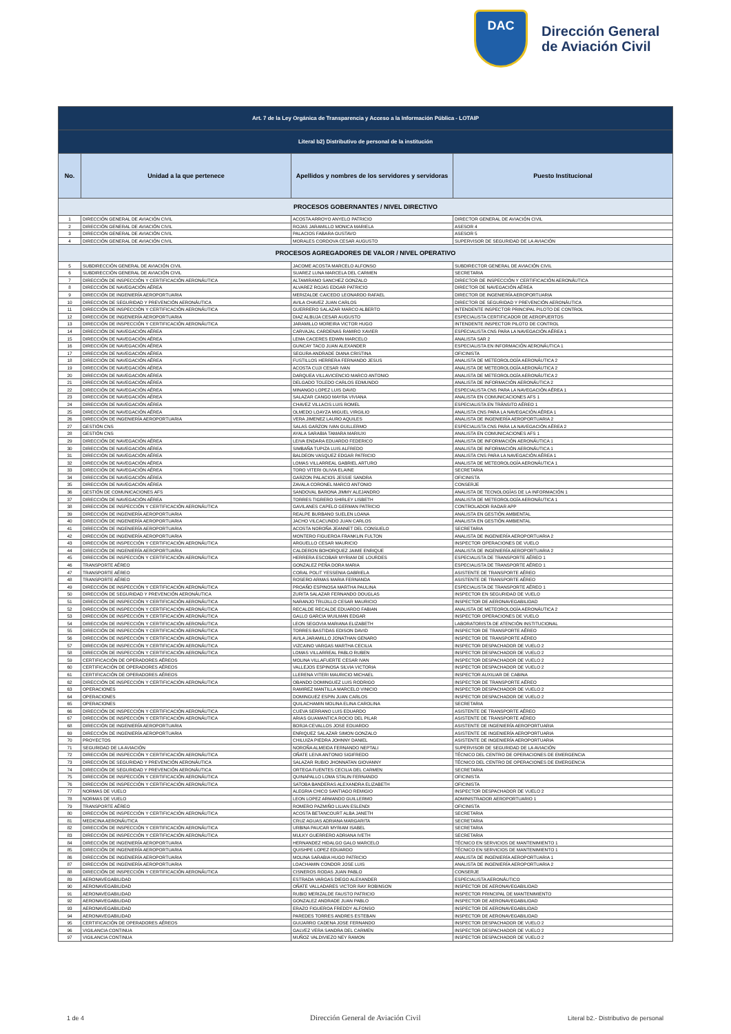DAC
Dirección General
de Aviación Civil
| Art. 7 de la Ley Orgánica de Transparencia y Acceso a la Información Pública - LOTAIP | | | |
| Literal b2) Distributivo de personal de la institución | | | |
| No. | Unidad a la que pertenece | Apellidos y nombres de los servidores y servidoras | Puesto Institucional |
| PROCESOS GOBERNANTES / NIVEL DIRECTIVO | | | |
| 1 | DIRECCIÓN GENERAL DE AVIACIÓN CIVIL | ACOSTA ARROYO ANYELO PATRICIO | DIRECTOR GENERAL DE AVIACIÓN CIVIL |
| 2 | DIRECCIÓN GENERAL DE AVIACIÓN CIVIL | ROJAS JARAMILLO MONICA MARIELA | ASESOR 4 |
| 3 | DIRECCIÓN GENERAL DE AVIACIÓN CIVIL | PALACIOS FABARA GUSTAVO | ASESOR 5 |
| 4 | DIRECCIÓN GENERAL DE AVIACIÓN CIVIL | MORALES CORDOVA CESAR AUGUSTO | SUPERVISOR DE SEGURIDAD DE LA AVIACIÓN |
| PROCESOS AGREGADORES DE VALOR / NIVEL OPERATIVO | | | |
| 5 | SUBDIRECCIÓN GENERAL DE AVIACIÓN CIVIL | JACOME ACOSTA MARCELO ALFONSO | SUBDIRECTOR GENERAL DE AVIACIÓN CIVIL |
| 6 | SUBDIRECCIÓN GENERAL DE AVIACIÓN CIVIL | SUAREZ LUNA MARCELA DEL CARMEN | SECRETARIA |
| 7 | DIRECCIÓN DE INSPECCIÓN Y CERTIFICACIÓN AERONÁUTICA | ALTAMIRANO SANCHEZ GONZALO | DIRECTOR DE INSPECCIÓN Y CERTIFICACIÓN AERONÁUTICA |
| 8 | DIRECCIÓN DE NAVEGACIÓN AÉREA | ALVAREZ ROJAS EDGAR PATRICIO | DIRECTOR DE NAVEGACIÓN AÉREA |
| 9 | DIRECCIÓN DE INGENIERÍA AEROPORTUARIA | MERIZALDE CAICEDO LEONARDO RAFAEL | DIRECTOR DE INGENIERÍA AEROPORTUARIA |
| 10 | DIRECCIÓN DE SEGURIDAD Y PREVENCIÓN AERONÁUTICA | AVILA CHAVEZ JUAN CARLOS | DIRECTOR DE SEGURIDAD Y PREVENCIÓN AERONÁUTICA |
| 11 | DIRECCIÓN DE INSPECCIÓN Y CERTIFICACIÓN AERONÁUTICA | GUERRERO SALAZAR MARCO ALBERTO | INTENDENTE INSPECTOR PRINCIPAL PILOTO DE CONTROL |
| 12 | DIRECCIÓN DE INGENIERÍA AEROPORTUARIA | DIAZ ALBUJA CESAR AUGUSTO | ESPECIALISTA CERTIFICADOR DE AEROPUERTOS |
| 13 | DIRECCIÓN DE INSPECCIÓN Y CERTIFICACIÓN AERONÁUTICA | JARAMILLO MOREIRA VICTOR HUGO | INTENDENTE INSPECTOR PILOTO DE CONTROL |
| 14 | DIRECCIÓN DE NAVEGACIÓN AÉREA | CARVAJAL CARDENAS RAMIRO XAVIER | ESPECIALISTA CNS PARA LA NAVEGACIÓN AÉREA 1 |
| 15 | DIRECCIÓN DE NAVEGACIÓN AÉREA | LEMA CACERES EDWIN MARCELO | ANALISTA SAR 2 |
| 16 | DIRECCIÓN DE NAVEGACIÓN AÉREA | GUNCAY TACO JUAN ALEXANDER | ESPECIALISTA EN INFORMACIÓN AERONÁUTICA 1 |
| 17 | DIRECCIÓN DE NAVEGACIÓN AÉREA | SEGURA ANDRADE DIANA CRISTINA | OFICINISTA |
| 18 | DIRECCIÓN DE NAVEGACIÓN AÉREA | FUSTILLOS HERRERA FERNANDO JESUS | ANALISTA DE METEOROLOGÍA AERONÁUTICA 2 |
| 19 | DIRECCIÓN DE NAVEGACIÓN AÉREA | ACOSTA CUJI CESAR IVAN | ANALISTA DE METEOROLOGÍA AERONÁUTICA 2 |
| 20 | DIRECCIÓN DE NAVEGACIÓN AÉREA | DARQUEA VILLAVICENCIO MARCO ANTONIO | ANALISTA DE METEOROLOGÍA AERONÁUTICA 2 |
| 21 | DIRECCIÓN DE NAVEGACIÓN AÉREA | DELGADO TOLEDO CARLOS EDMUNDO | ANALISTA DE INFORMACIÓN AERONÁUTICA 2 |
| 22 | DIRECCIÓN DE NAVEGACIÓN AÉREA | MINANGO LOPEZ LUIS DAVID | ESPECIALISTA CNS PARA LA NAVEGACIÓN AÉREA 1 |
| 23 | DIRECCIÓN DE NAVEGACIÓN AÉREA | SALAZAR CANGO MAYRA VIVIANA | ANALISTA EN COMUNICACIONES AFS 1 |
| 24 | DIRECCIÓN DE NAVEGACIÓN AÉREA | CHAVEZ VILLACIS LUIS ROMEL | ESPECIALISTA EN TRÁNSITO AÉREO 1 |
| 25 | DIRECCIÓN DE NAVEGACIÓN AÉREA | OLMEDO LOAYZA MIGUEL VIRGILIO | ANALISTA CNS PARA LA NAVEGACIÓN AÉREA 1 |
| 26 | DIRECCIÓN DE INGENIERÍA AEROPORTUARIA | VERA JIMENEZ LAURO AQUILES | ANALISTA DE INGENIERÍA AEROPORTUARIA 2 |
| 27 | GESTIÓN CNS | SALAS GARZON IVAN GUILLERMO | ESPECIALISTA CNS PARA LA NAVEGACIÓN AÉREA 2 |
| 28 | GESTIÓN CNS | AYALA SARABIA TAMARA MARIUXI | ANALISTA EN COMUNICACIONES AFS 1 |
| 29 | DIRECCIÓN DE NAVEGACIÓN AÉREA | LEIVA ENDARA EDUARDO FEDERICO | ANALISTA DE INFORMACIÓN AERONÁUTICA 1 |
| 30 | DIRECCIÓN DE NAVEGACIÓN AÉREA | SIMBAÑA TUPIZA LUIS ALFREDO | ANALISTA DE INFORMACIÓN AERONÁUTICA 1 |
| 31 | DIRECCIÓN DE NAVEGACIÓN AÉREA | BALDEON VASQUEZ EDGAR PATRICIO | ANALISTA CNS PARA LA NAVEGACIÓN AÉREA 1 |
| 32 | DIRECCIÓN DE NAVEGACIÓN AÉREA | LOMAS VILLARREAL GABRIEL ARTURO | ANALISTA DE METEOROLOGÍA AERONÁUTICA 1 |
| 33 | DIRECCIÓN DE NAVEGACIÓN AÉREA | TORO VITERI OLIVIA ELAINE | SECRETARIA |
| 34 | DIRECCIÓN DE NAVEGACIÓN AÉREA | GARZON PALACIOS JESSIE SANDRA | OFICINISTA |
| 35 | DIRECCIÓN DE NAVEGACIÓN AÉREA | ZAVALA CORONEL MARCO ANTONIO | CONSERJE |
| 36 | GESTIÓN DE COMUNICACIONES AFS | SANDOVAL BARONA JIMMY ALEJANDRO | ANALISTA DE TECNOLOGÍAS DE LA INFORMACIÓN 1 |
| 37 | DIRECCIÓN DE NAVEGACIÓN AÉREA | TORRES TIGRERO SHIRLEY LISBETH | ANALISTA DE METEOROLOGÍA AERONÁUTICA 1 |
| 38 | DIRECCIÓN DE INSPECCIÓN Y CERTIFICACIÓN AERONÁUTICA | GAVILANES CAPELO GERMAN PATRICIO | CONTROLADOR RADAR APP |
| 39 | DIRECCIÓN DE INGENIERÍA AEROPORTUARIA | REALPE BURBANO SUELEN LOANA | ANALISTA EN GESTIÓN AMBIENTAL |
| 40 | DIRECCIÓN DE INGENIERÍA AEROPORTUARIA | JACHO VILCACUNDO JUAN CARLOS | ANALISTA EN GESTIÓN AMBIENTAL |
| 41 | DIRECCIÓN DE INGENIERÍA AEROPORTUARIA | ACOSTA NOROÑA JEANNET DEL CONSUELO | SECRETARIA |
| 42 | DIRECCIÓN DE INGENIERÍA AEROPORTUARIA | MONTERO FIGUEROA FRANKLIN FULTON | ANALISTA DE INGENIERÍA AEROPORTUARIA 2 |
| 43 | DIRECCIÓN DE INSPECCIÓN Y CERTIFICACIÓN AERONÁUTICA | ARGUELLO CESAR MAURICIO | INSPECTOR OPERACIONES DE VUELO |
| 44 | DIRECCIÓN DE INGENIERÍA AEROPORTUARIA | CALDERON BOHORQUEZ JAIME ENRIQUE | ANALISTA DE INGENIERÍA AEROPORTUARIA 2 |
| 45 | DIRECCIÓN DE INSPECCIÓN Y CERTIFICACIÓN AERONÁUTICA | HERRERA ESCOBAR MYRIAM DE LOURDES | ESPECIALISTA DE TRANSPORTE AÉREO 1 |
| 46 | TRANSPORTE AÉREO | GONZALEZ PEÑA DORA MARIA | ESPECIALISTA DE TRANSPORTE AÉREO 1 |
| 47 | TRANSPORTE AÉREO | CORAL POLIT YESSENIA GABRIELA | ASISTENTE DE TRANSPORTE AÉREO |
| 48 | TRANSPORTE AÉREO | ROSERO ARMAS MARIA FERNANDA | ASISTENTE DE TRANSPORTE AÉREO |
| 49 | DIRECCIÓN DE INSPECCIÓN Y CERTIFICACIÓN AERONÁUTICA | PROAÑO ESPINOSA MARTHA PAULINA | ESPECIALISTA DE TRANSPORTE AÉREO 1 |
| 50 | DIRECCIÓN DE SEGURIDAD Y PREVENCIÓN AERONÁUTICA | ZURITA SALAZAR FERNANDO DOUGLAS | INSPECTOR EN SEGURIDAD DE VUELO |
| 51 | DIRECCIÓN DE INSPECCIÓN Y CERTIFICACIÓN AERONÁUTICA | NARANJO TRUJILLO CESAR MAURICIO | INSPECTOR DE AERONAVEGABILIDAD |
| 52 | DIRECCIÓN DE INSPECCIÓN Y CERTIFICACIÓN AERONÁUTICA | RECALDE RECALDE EDUARDO FABIAN | ANALISTA DE METEOROLOGÍA AERONÁUTICA 2 |
| 53 | DIRECCIÓN DE INSPECCIÓN Y CERTIFICACIÓN AERONÁUTICA | GALLO GARCIA WUILMAN EDGAR | INSPECTOR OPERACIONES DE VUELO |
| 54 | DIRECCIÓN DE INSPECCIÓN Y CERTIFICACIÓN AERONÁUTICA | LEON SEGOVIA MARIANA ELIZABETH | LABORATORISTA DE ATENCIÓN INSTITUCIONAL |
| 55 | DIRECCIÓN DE INSPECCIÓN Y CERTIFICACIÓN AERONÁUTICA | TORRES BASTIDAS EDISON DAVID | INSPECTOR DE TRANSPORTE AÉREO |
| 56 | DIRECCIÓN DE INSPECCIÓN Y CERTIFICACIÓN AERONÁUTICA | AVILA JARAMILLO JONATHAN GENARO | INSPECTOR DE TRANSPORTE AÉREO |
| 57 | DIRECCIÓN DE INSPECCIÓN Y CERTIFICACIÓN AERONÁUTICA | VIZCAINO VARGAS MARTHA CECILIA | INSPECTOR DESPACHADOR DE VUELO 2 |
| 58 | DIRECCIÓN DE INSPECCIÓN Y CERTIFICACIÓN AERONÁUTICA | LOMAS VILLARREAL PABLO RUBEN | INSPECTOR DESPACHADOR DE VUELO 2 |
| 59 | CERTIFICACIÓN DE OPERADORES AÉREOS | MOLINA VILLAFUERTE CESAR IVAN | INSPECTOR DESPACHADOR DE VUELO 2 |
| 60 | CERTIFICACIÓN DE OPERADORES AÉREOS | VALLEJOS ESPINOSA SILVIA VICTORIA | INSPECTOR DESPACHADOR DE VUELO 2 |
| 61 | CERTIFICACIÓN DE OPERADORES AÉREOS | LLERENA VITERI MAURICIO MICHAEL | INSPECTOR AUXILIAR DE CABINA |
| 62 | DIRECCIÓN DE INSPECCIÓN Y CERTIFICACIÓN AERONÁUTICA | OBANDO DOMINGUEZ LUIS RODRIGO | INSPECTOR DE TRANSPORTE AÉREO |
| 63 | OPERACIONES | RAMIREZ MANTILLA MARCELO VINICIO | INSPECTOR DESPACHADOR DE VUELO 2 |
| 64 | OPERACIONES | DOMINGUEZ ESPIN JUAN CARLOS | INSPECTOR DESPACHADOR DE VUELO 2 |
| 65 | OPERACIONES | QUILACHAMIN MOLINA ELINA CAROLINA | SECRETARIA |
| 66 | DIRECCIÓN DE INSPECCIÓN Y CERTIFICACIÓN AERONÁUTICA | CUEVA SERRANO LUIS EDUARDO | ASISTENTE DE TRANSPORTE AÉREO |
| 67 | DIRECCIÓN DE INSPECCIÓN Y CERTIFICACIÓN AERONÁUTICA | ARIAS GUAMANTICA ROCIO DEL PILAR | ASISTENTE DE TRANSPORTE AÉREO |
| 68 | DIRECCIÓN DE INGENIERÍA AEROPORTUARIA | BORJA CEVALLOS JOSE EDUARDO | ASISTENTE DE INGENIERÍA AEROPORTUARIA |
| 69 | DIRECCIÓN DE INGENIERÍA AEROPORTUARIA | ENRIQUEZ SALAZAR SIMON GONZALO | ASISTENTE DE INGENIERÍA AEROPORTUARIA |
| 70 | PROYECTOS | CHILUIZA PIEDRA JOHNNY DANIEL | ASISTENTE DE INGENIERÍA AEROPORTUARIA |
| 71 | SEGURIDAD DE LA AVIACIÓN | NOROÑA ALMEIDA FERNANDO NEPTALI | SUPERVISOR DE SEGURIDAD DE LA AVIACIÓN |
| 72 | DIRECCIÓN DE INSPECCIÓN Y CERTIFICACIÓN AERONÁUTICA | OÑATE LEIVA ANTONIO SIGIFREDO | TÉCNICO DEL CENTRO DE OPERACIONES DE EMERGENCIA |
| 73 | DIRECCIÓN DE SEGURIDAD Y PREVENCIÓN AERONÁUTICA | SALAZAR RUBIO JHONNATAN GIOVANNY | TÉCNICO DEL CENTRO DE OPERACIONES DE EMERGENCIA |
| 74 | DIRECCIÓN DE SEGURIDAD Y PREVENCIÓN AERONÁUTICA | ORTEGA FUENTES CECILIA DEL CARMEN | SECRETARIA |
| 75 | DIRECCIÓN DE INSPECCIÓN Y CERTIFICACIÓN AERONÁUTICA | QUINAPALLO LOMA STALIN FERNANDO | OFICINISTA |
| 76 | DIRECCIÓN DE INSPECCIÓN Y CERTIFICACIÓN AERONÁUTICA | SATOBA BANDERAS ALEXANDRA ELIZABETH | OFICINISTA |
| 77 | NORMAS DE VUELO | ALEGRIA CHICO SANTIAGO REMIGIO | INSPECTOR DESPACHADOR DE VUELO 2 |
| 78 | NORMAS DE VUELO | LEON LOPEZ ARMANDO GUILLERMO | ADMINISTRADOR AEROPORTUARIO 1 |
| 79 | TRANSPORTE AÉREO | ROMERO PAZMIÑO LILIAN ESLENDI | OFICINISTA |
| 80 | DIRECCIÓN DE INSPECCIÓN Y CERTIFICACIÓN AERONÁUTICA | ACOSTA BETANCOURT ALBA JANETH | SECRETARIA |
| 81 | MEDICINA AERONÁUTICA | CRUZ AGUAS ADRIANA MARGARITA | SECRETARIA |
| 82 | DIRECCIÓN DE INSPECCIÓN Y CERTIFICACIÓN AERONÁUTICA | URBINA PAUCAR MYRIAM ISABEL | SECRETARIA |
| 83 | DIRECCIÓN DE INSPECCIÓN Y CERTIFICACIÓN AERONÁUTICA | MULKY GUERRERO ADRIANA IVETH | SECRETARIA |
| 84 | DIRECCIÓN DE INGENIERÍA AEROPORTUARIA | HERNANDEZ HIDALGO GALO MARCELO | TÉCNICO EN SERVICIOS DE MANTENIMIENTO 1 |
| 85 | DIRECCIÓN DE INGENIERÍA AEROPORTUARIA | QUISHPE LOPEZ EDUARDO | TÉCNICO EN SERVICIOS DE MANTENIMIENTO 1 |
| 86 | DIRECCIÓN DE INGENIERÍA AEROPORTUARIA | MOLINA SARABIA HUGO PATRICIO | ANALISTA DE INGENIERÍA AEROPORTUARIA 1 |
| 87 | DIRECCIÓN DE INGENIERÍA AEROPORTUARIA | LOACHAMIN CONDOR JOSE LUIS | ANALISTA DE INGENIERÍA AEROPORTUARIA 2 |
| 88 | DIRECCIÓN DE INSPECCIÓN Y CERTIFICACIÓN AERONÁUTICA | CISNEROS RODAS JUAN PABLO | CONSERJE |
| 89 | AERONAVEGABILIDAD | ESTRADA VARGAS DIEGO ALEXANDER | ESPECIALISTA AERONÁUTICO |
| 90 | AERONAVEGABILIDAD | OÑATE VALLADARES VICTOR RAY ROBINSON | INSPECTOR DE AERONAVEGABILIDAD |
| 91 | AERONAVEGABILIDAD | RUBIO MERIZALDE FAUSTO PATRICIO | INSPECTOR PRINCIPAL DE MANTENIMIENTO |
| 92 | AERONAVEGABILIDAD | GONZALEZ ANDRADE JUAN PABLO | INSPECTOR DE AERONAVEGABILIDAD |
| 93 | AERONAVEGABILIDAD | ERAZO FIGUEROA FREDDY ALFONSO | INSPECTOR DE AERONAVEGABILIDAD |
| 94 | AERONAVEGABILIDAD | PAREDES TORRES ANDRES ESTEBAN | INSPECTOR DE AERONAVEGABILIDAD |
| 95 | CERTIFICACIÓN DE OPERADORES AÉREOS | GUIJARRO CADENA JOSE FERNANDO | INSPECTOR DESPACHADOR DE VUELO 2 |
| 96 | VIGILANCIA CONTINUA | GALVEZ VERA SANDRA DEL CARMEN | INSPECTOR DESPACHADOR DE VUELO 2 |
| 97 | VIGILANCIA CONTINUA | MUÑOZ VALDIVIEZO NEY RAMON | INSPECTOR DESPACHADOR DE VUELO 2 |
1 de 4
Dirección General de Aviación Civil
Literal b2.- Distributivo de personal